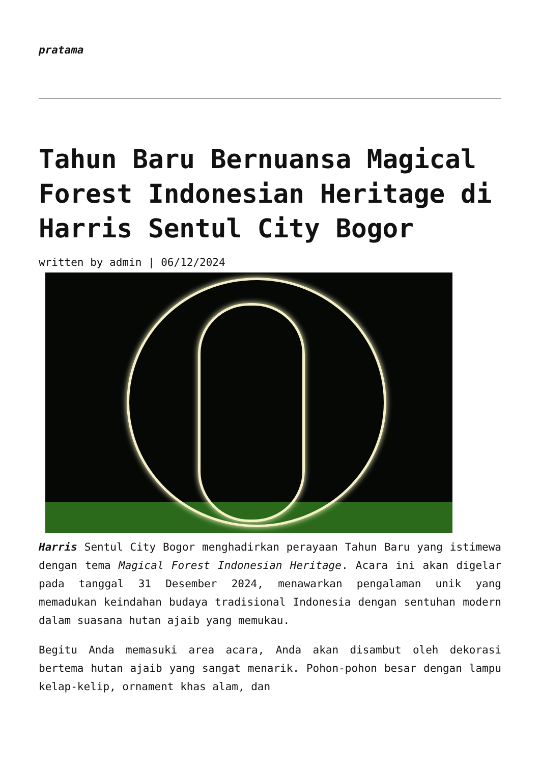pratama
Tahun Baru Bernuansa Magical Forest Indonesian Heritage di Harris Sentul City Bogor
written by admin | 06/12/2024
Harris Sentul City Bogor menghadirkan perayaan Tahun Baru yang istimewa dengan tema Magical Forest Indonesian Heritage. Acara ini akan digelar pada tanggal 31 Desember 2024, menawarkan pengalaman unik yang memadukan keindahan budaya tradisional Indonesia dengan sentuhan modern dalam suasana hutan ajaib yang memukau.
Begitu Anda memasuki area acara, Anda akan disambut oleh dekorasi bertema hutan ajaib yang sangat menarik. Pohon-pohon besar dengan lampu kelap-kelip, ornament khas alam, dan